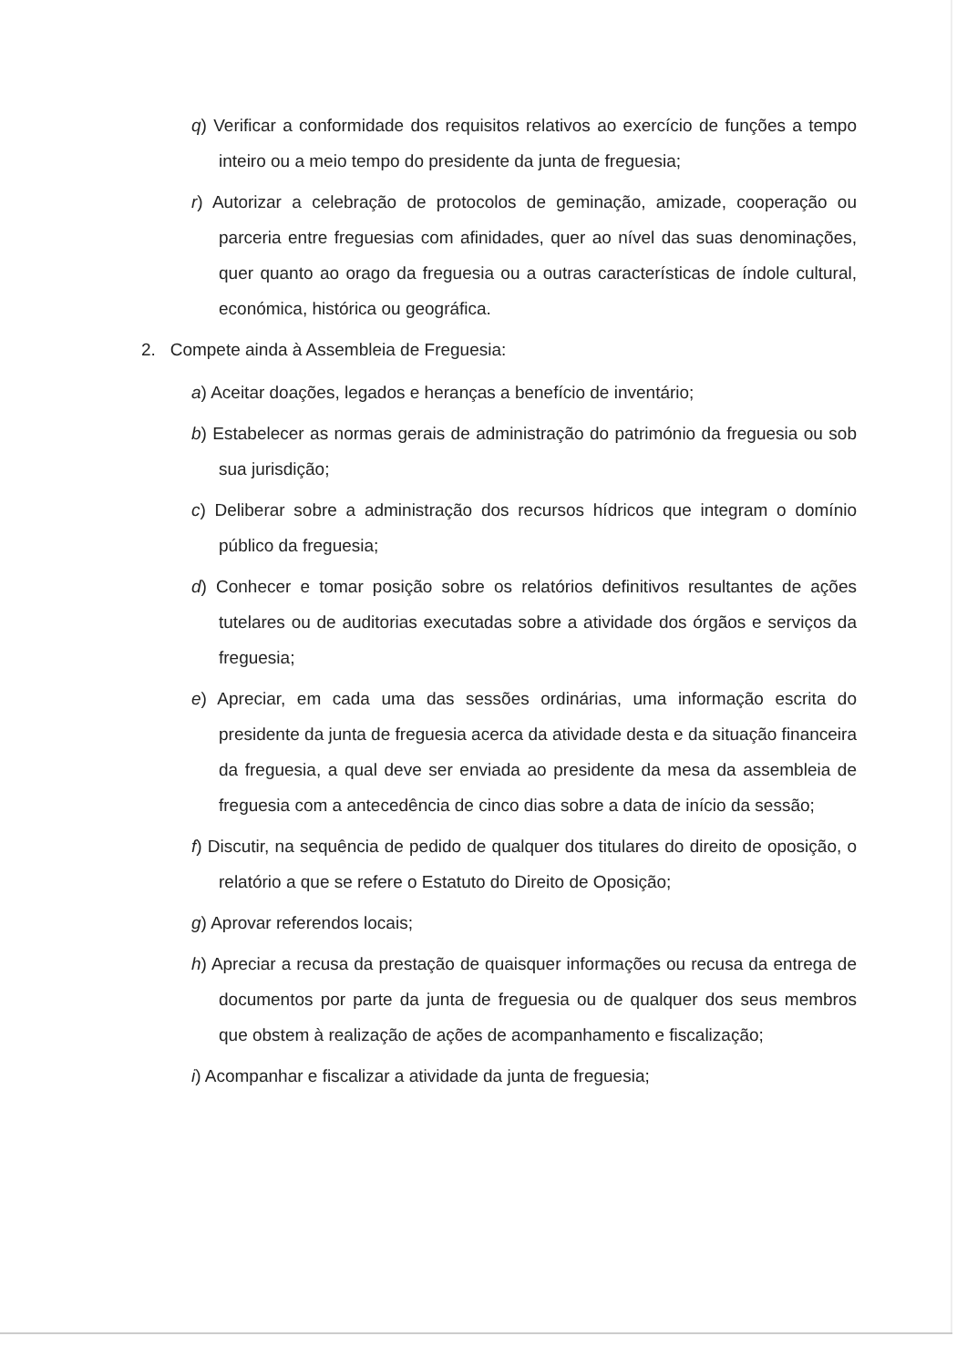q) Verificar a conformidade dos requisitos relativos ao exercício de funções a tempo inteiro ou a meio tempo do presidente da junta de freguesia;
r) Autorizar a celebração de protocolos de geminação, amizade, cooperação ou parceria entre freguesias com afinidades, quer ao nível das suas denominações, quer quanto ao orago da freguesia ou a outras características de índole cultural, económica, histórica ou geográfica.
2. Compete ainda à Assembleia de Freguesia:
a) Aceitar doações, legados e heranças a benefício de inventário;
b) Estabelecer as normas gerais de administração do património da freguesia ou sob sua jurisdição;
c) Deliberar sobre a administração dos recursos hídricos que integram o domínio público da freguesia;
d) Conhecer e tomar posição sobre os relatórios definitivos resultantes de ações tutelares ou de auditorias executadas sobre a atividade dos órgãos e serviços da freguesia;
e) Apreciar, em cada uma das sessões ordinárias, uma informação escrita do presidente da junta de freguesia acerca da atividade desta e da situação financeira da freguesia, a qual deve ser enviada ao presidente da mesa da assembleia de freguesia com a antecedência de cinco dias sobre a data de início da sessão;
f) Discutir, na sequência de pedido de qualquer dos titulares do direito de oposição, o relatório a que se refere o Estatuto do Direito de Oposição;
g) Aprovar referendos locais;
h) Apreciar a recusa da prestação de quaisquer informações ou recusa da entrega de documentos por parte da junta de freguesia ou de qualquer dos seus membros que obstem à realização de ações de acompanhamento e fiscalização;
i) Acompanhar e fiscalizar a atividade da junta de freguesia;